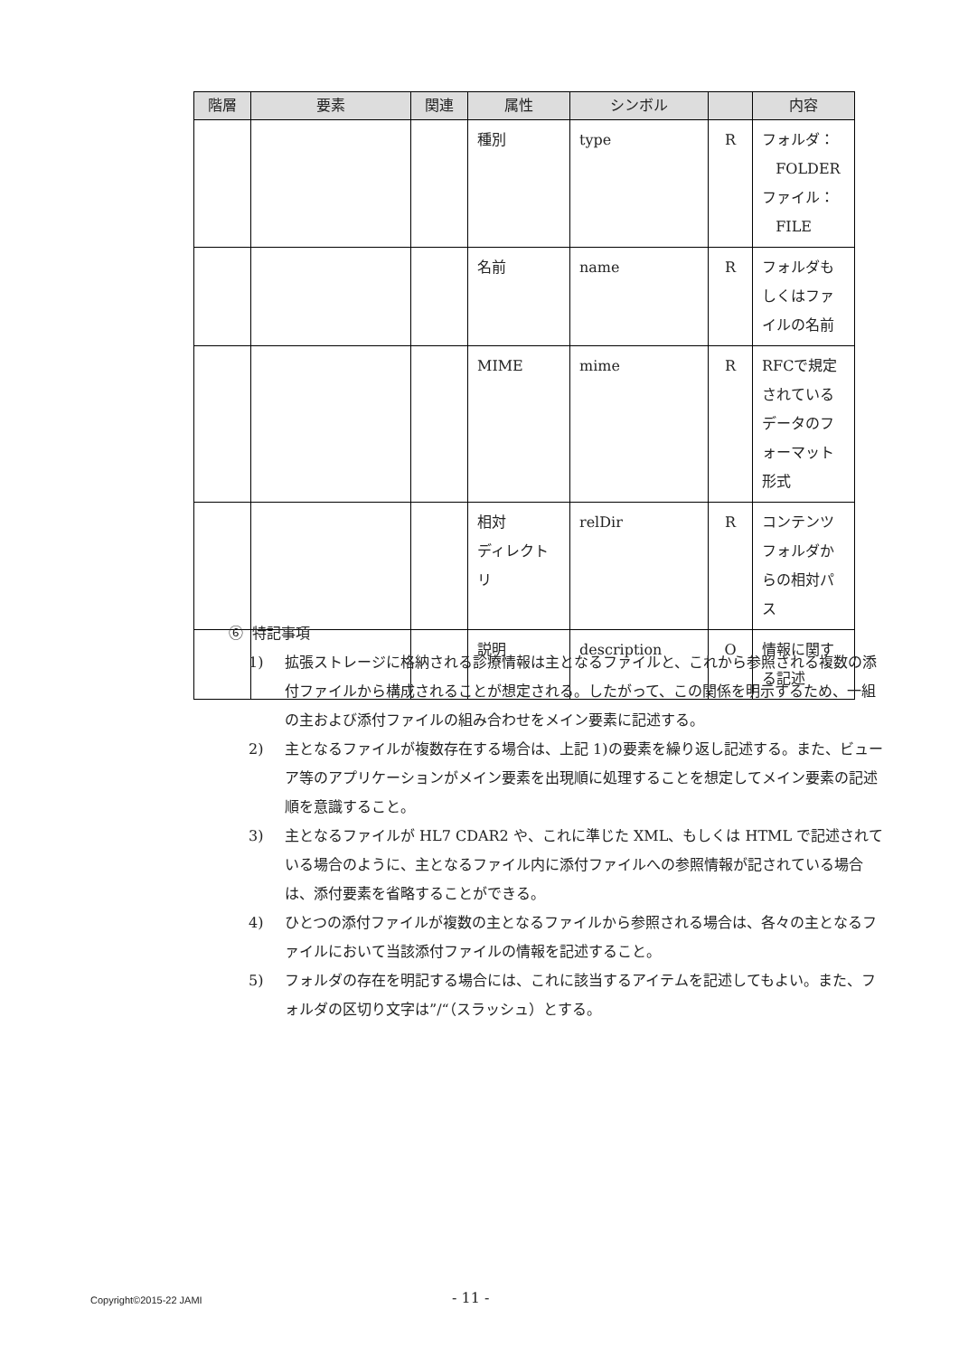| 階層 | 要素 | 関連 | 属性 | シンボル | | 内容 |
| --- | --- | --- | --- | --- | --- | --- |
| | | | 種別 | type | R | フォルダ： FOLDER ファイル： FILE |
| | | | 名前 | name | R | フォルダもしくはファイルの名前 |
| | | | MIME | mime | R | RFCで規定されているデータのフォーマット形式 |
| | | | 相対 ディレクトリ | relDir | R | コンテンツフォルダからの相対パス |
| | | | 説明 | description | O | 情報に関する記述 |
⑥ 特記事項
1) 拡張ストレージに格納される診療情報は主となるファイルと、これから参照される複数の添付ファイルから構成されることが想定される。したがって、この関係を明示するため、一組の主および添付ファイルの組み合わせをメイン要素に記述する。
2) 主となるファイルが複数存在する場合は、上記 1)の要素を繰り返し記述する。また、ビューア等のアプリケーションがメイン要素を出現順に処理することを想定してメイン要素の記述順を意識すること。
3) 主となるファイルが HL7 CDAR2 や、これに準じた XML、もしくは HTML で記述されている場合のように、主となるファイル内に添付ファイルへの参照情報が記されている場合は、添付要素を省略することができる。
4) ひとつの添付ファイルが複数の主となるファイルから参照される場合は、各々の主となるファイルにおいて当該添付ファイルの情報を記述すること。
5) フォルダの存在を明記する場合には、これに該当するアイテムを記述してもよい。また、フォルダの区切り文字は”/“（スラッシュ）とする。
Copyright©2015-22 JAMI - 11 -